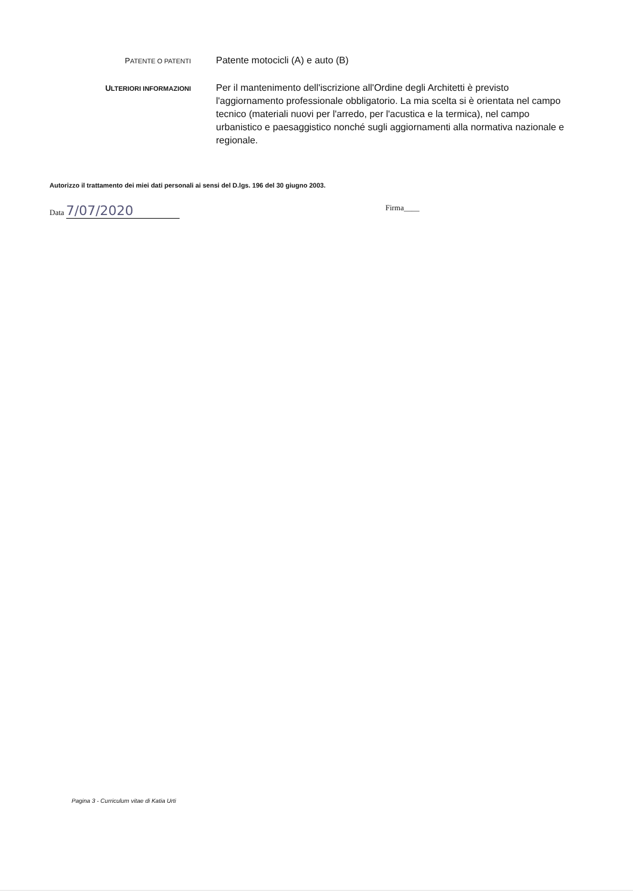PATENTE O PATENTI
Patente motocicli (A) e auto (B)
ULTERIORI INFORMAZIONI
Per il mantenimento dell'iscrizione all'Ordine degli Architetti è previsto l'aggiornamento professionale obbligatorio. La mia scelta si è orientata nel campo tecnico (materiali nuovi per l'arredo, per l'acustica e la termica), nel campo urbanistico e paesaggistico nonché sugli aggiornamenti alla normativa nazionale e regionale.
Autorizzo il trattamento dei miei dati personali ai sensi del D.lgs. 196 del 30 giugno 2003.
Data 7/07/2020 Firma____
Pagina 3 - Curriculum vitae di Katia Urti